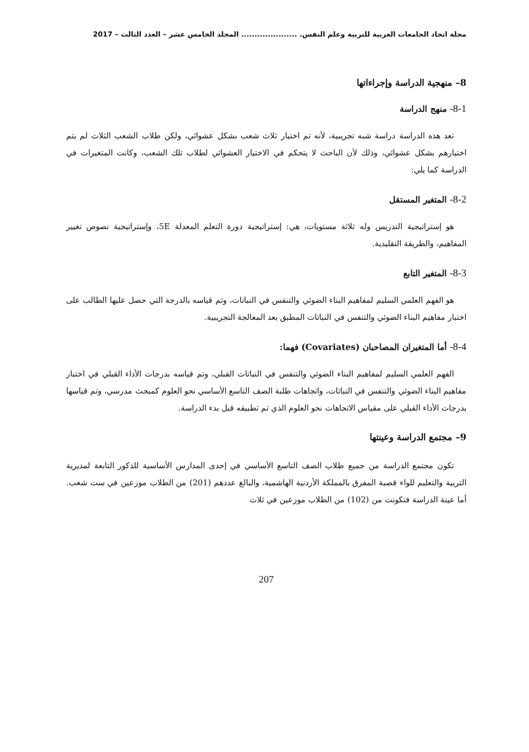مجلة اتحاد الجامعات العربية للتربية وعلم النفس. ..................... المجلد الخامس عشر – العدد الثالث – 2017
8– منهجية الدراسة وإجراءاتها
8-1- منهج الدراسة
تعد هذه الدراسة دراسة شبه تجريبية، لأنه تم اختيار ثلاث شعب بشكل عشوائي، ولكن طلاب الشعب الثلاث لم يتم اختيارهم بشكل عشوائي، وذلك لأن الباحث لا يتحكم في الاختيار العشوائي لطلاب تلك الشعب، وكانت المتغيرات في الدراسة كما يلي:
8-2- المتغير المستقل
هو إستراتيجية التدريس وله ثلاثة مستويات، هي: إستراتيجية دورة التعلم المعدلة 5E، وإستراتيجية نصوص تغيير المفاهيم، والطريقة التقليدية.
8-3- المتغير التابع
هو الفهم العلمي السليم لمفاهيم البناء الضوئي والتنفس في النباتات، وتم قياسه بالدرجة التي حصل عليها الطالب على اختبار مفاهيم البناء الضوئي والتنفس في النباتات المطبق بعد المعالجة التجريبية.
8-4- أما المتغيران المصاحبان (Covariates) فهما:
الفهم العلمي السليم لمفاهيم البناء الضوئي والتنفس في النباتات القبلي، وتم قياسه بدرجات الأداء القبلي في اختبار مفاهيم البناء الضوئي والتنفس في النباتات، واتجاهات طلبة الصف التاسع الأساسي نحو العلوم كمبحث مدرسي، وتم قياسها بدرجات الأداء القبلي على مقياس الاتجاهات نحو العلوم الذي تم تطبيقه قبل بدء الدراسة.
9– مجتمع الدراسة وعينتها
تكون مجتمع الدراسة من جميع طلاب الصف التاسع الأساسي في إحدى المدارس الأساسية للذكور التابعة لمديرية التربية والتعليم للواء قصبة المفرق بالمملكة الأردنية الهاشمية، والبالغ عددهم (201) من الطلاب موزعين في ست شعب. أما عينة الدراسة فتكونت من (102) من الطلاب موزعين في ثلاث
207